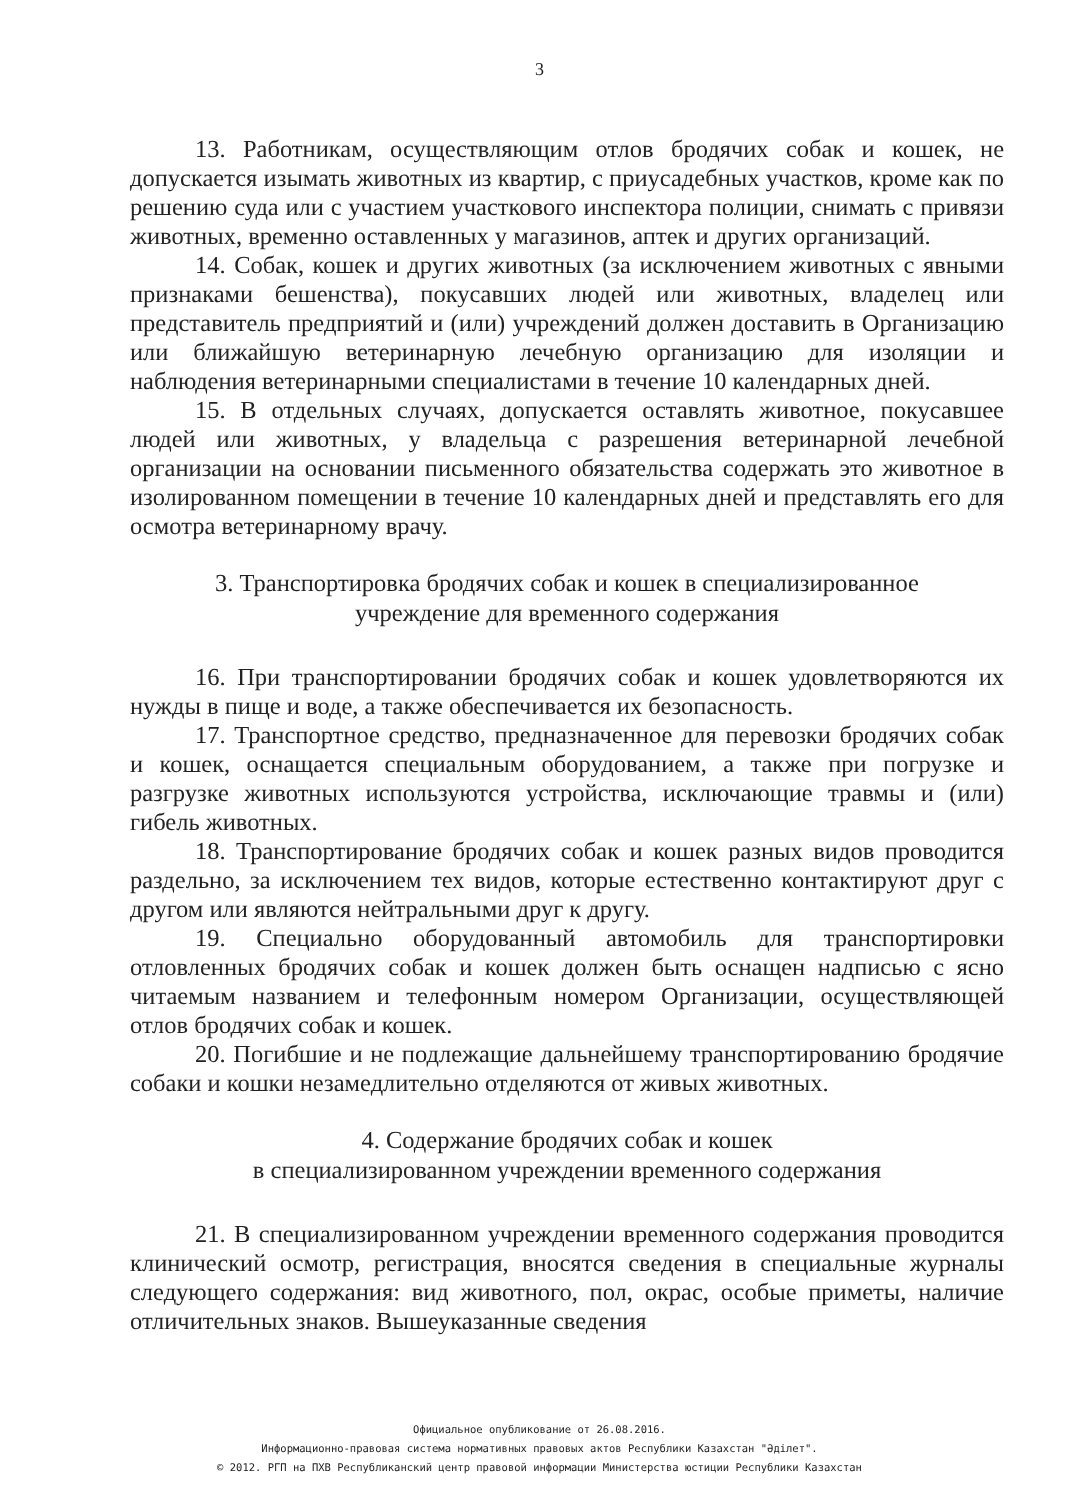3
13. Работникам, осуществляющим отлов бродячих собак и кошек, не допускается изымать животных из квартир, с приусадебных участков, кроме как по решению суда или с участием участкового инспектора полиции, снимать с привязи животных, временно оставленных у магазинов, аптек и других организаций.
14. Собак, кошек и других животных (за исключением животных с явными признаками бешенства), покусавших людей или животных, владелец или представитель предприятий и (или) учреждений должен доставить в Организацию или ближайшую ветеринарную лечебную организацию для изоляции и наблюдения ветеринарными специалистами в течение 10 календарных дней.
15. В отдельных случаях, допускается оставлять животное, покусавшее людей или животных, у владельца с разрешения ветеринарной лечебной организации на основании письменного обязательства содержать это животное в изолированном помещении в течение 10 календарных дней и представлять его для осмотра ветеринарному врачу.
3. Транспортировка бродячих собак и кошек в специализированное
учреждение для временного содержания
16. При транспортировании бродячих собак и кошек удовлетворяются их нужды в пище и воде, а также обеспечивается их безопасность.
17. Транспортное средство, предназначенное для перевозки бродячих собак и кошек, оснащается специальным оборудованием, а также при погрузке и разгрузке животных используются устройства, исключающие травмы и (или) гибель животных.
18. Транспортирование бродячих собак и кошек разных видов проводится раздельно, за исключением тех видов, которые естественно контактируют друг с другом или являются нейтральными друг к другу.
19. Специально оборудованный автомобиль для транспортировки отловленных бродячих собак и кошек должен быть оснащен надписью с ясно читаемым названием и телефонным номером Организации, осуществляющей отлов бродячих собак и кошек.
20. Погибшие и не подлежащие дальнейшему транспортированию бродячие собаки и кошки незамедлительно отделяются от живых животных.
4. Содержание бродячих собак и кошек
в специализированном учреждении временного содержания
21. В специализированном учреждении временного содержания проводится клинический осмотр, регистрация, вносятся сведения в специальные журналы следующего содержания: вид животного, пол, окрас, особые приметы, наличие отличительных знаков. Вышеуказанные сведения
Официальное опубликование от 26.08.2016.
Информационно-правовая система нормативных правовых актов Республики Казахстан "Әділет".
© 2012. РГП на ПХВ Республиканский центр правовой информации Министерства юстиции Республики Казахстан